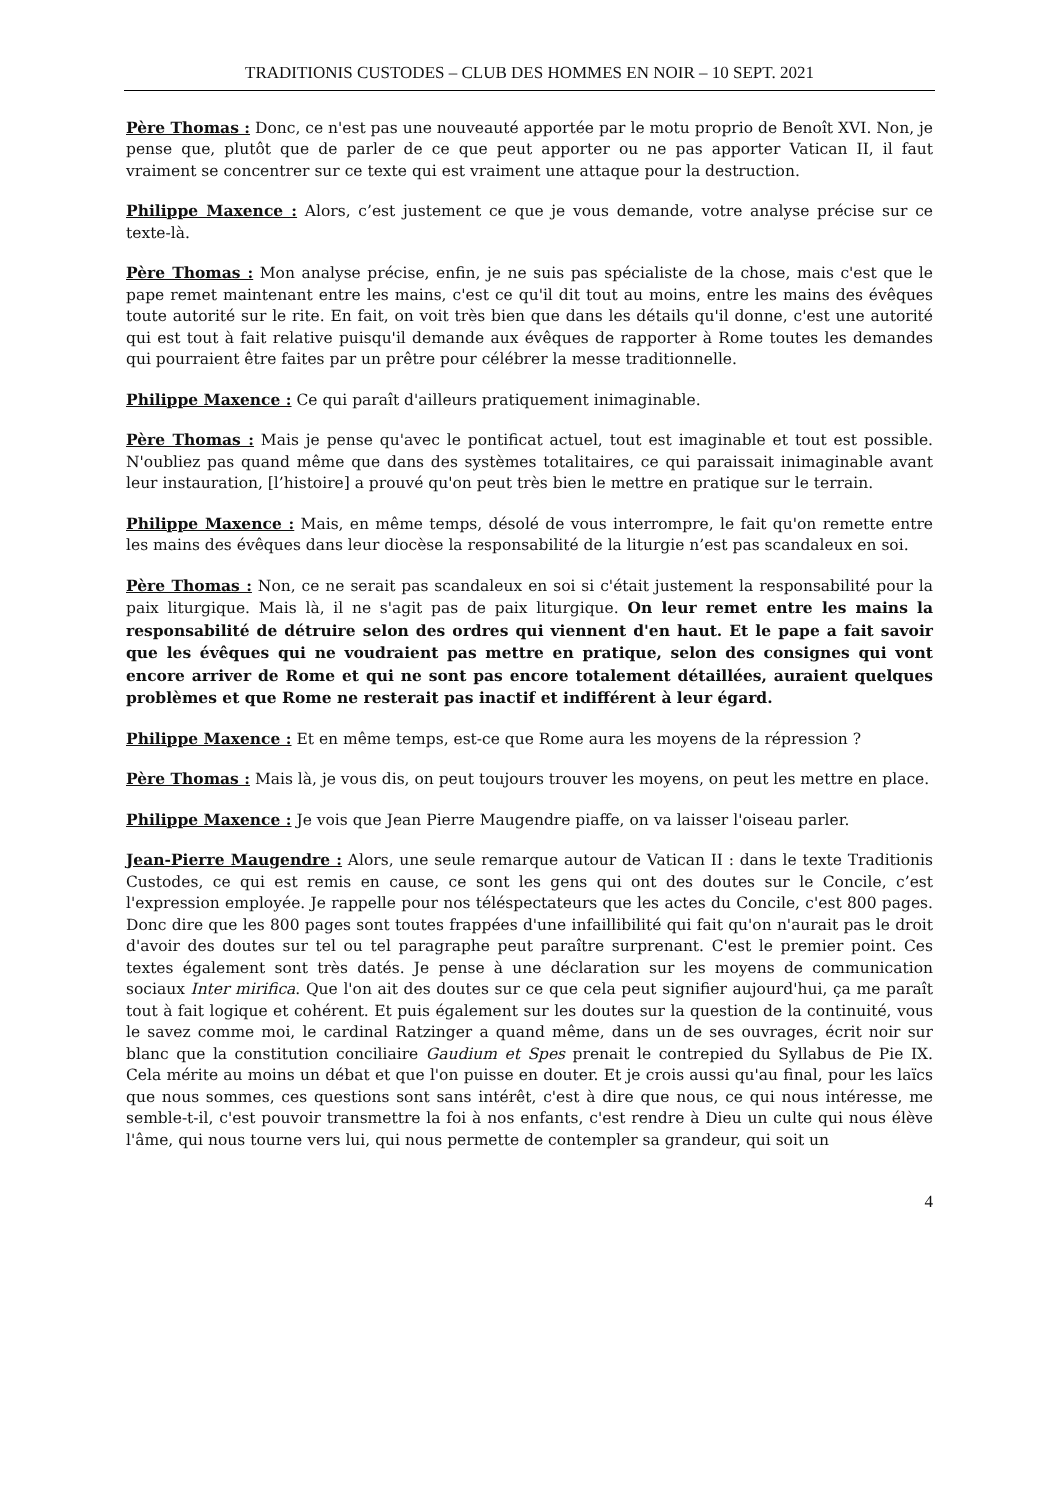TRADITIONIS CUSTODES – CLUB DES HOMMES EN NOIR – 10 SEPT. 2021
Père Thomas : Donc, ce n'est pas une nouveauté apportée par le motu proprio de Benoît XVI. Non, je pense que, plutôt que de parler de ce que peut apporter ou ne pas apporter Vatican II, il faut vraiment se concentrer sur ce texte qui est vraiment une attaque pour la destruction.
Philippe Maxence : Alors, c’est justement ce que je vous demande, votre analyse précise sur ce texte-là.
Père Thomas : Mon analyse précise, enfin, je ne suis pas spécialiste de la chose, mais c'est que le pape remet maintenant entre les mains, c'est ce qu'il dit tout au moins, entre les mains des évêques toute autorité sur le rite. En fait, on voit très bien que dans les détails qu'il donne, c'est une autorité qui est tout à fait relative puisqu'il demande aux évêques de rapporter à Rome toutes les demandes qui pourraient être faites par un prêtre pour célébrer la messe traditionnelle.
Philippe Maxence : Ce qui paraît d'ailleurs pratiquement inimaginable.
Père Thomas : Mais je pense qu'avec le pontificat actuel, tout est imaginable et tout est possible. N'oubliez pas quand même que dans des systèmes totalitaires, ce qui paraissait inimaginable avant leur instauration, [l’histoire] a prouvé qu'on peut très bien le mettre en pratique sur le terrain.
Philippe Maxence : Mais, en même temps, désolé de vous interrompre, le fait qu'on remette entre les mains des évêques dans leur diocèse la responsabilité de la liturgie n’est pas scandaleux en soi.
Père Thomas : Non, ce ne serait pas scandaleux en soi si c'était justement la responsabilité pour la paix liturgique. Mais là, il ne s'agit pas de paix liturgique. On leur remet entre les mains la responsabilité de détruire selon des ordres qui viennent d'en haut. Et le pape a fait savoir que les évêques qui ne voudraient pas mettre en pratique, selon des consignes qui vont encore arriver de Rome et qui ne sont pas encore totalement détaillées, auraient quelques problèmes et que Rome ne resterait pas inactif et indifférent à leur égard.
Philippe Maxence : Et en même temps, est-ce que Rome aura les moyens de la répression ?
Père Thomas : Mais là, je vous dis, on peut toujours trouver les moyens, on peut les mettre en place.
Philippe Maxence : Je vois que Jean Pierre Maugendre piaffe, on va laisser l'oiseau parler.
Jean-Pierre Maugendre : Alors, une seule remarque autour de Vatican II : dans le texte Traditionis Custodes, ce qui est remis en cause, ce sont les gens qui ont des doutes sur le Concile, c’est l'expression employée. Je rappelle pour nos téléspectateurs que les actes du Concile, c'est 800 pages. Donc dire que les 800 pages sont toutes frappées d'une infaillibilité qui fait qu'on n'aurait pas le droit d'avoir des doutes sur tel ou tel paragraphe peut paraître surprenant. C'est le premier point. Ces textes également sont très datés. Je pense à une déclaration sur les moyens de communication sociaux Inter mirifica. Que l'on ait des doutes sur ce que cela peut signifier aujourd'hui, ça me paraît tout à fait logique et cohérent. Et puis également sur les doutes sur la question de la continuité, vous le savez comme moi, le cardinal Ratzinger a quand même, dans un de ses ouvrages, écrit noir sur blanc que la constitution conciliaire Gaudium et Spes prenait le contrepied du Syllabus de Pie IX. Cela mérite au moins un débat et que l'on puisse en douter. Et je crois aussi qu'au final, pour les laïcs que nous sommes, ces questions sont sans intérêt, c'est à dire que nous, ce qui nous intéresse, me semble-t-il, c'est pouvoir transmettre la foi à nos enfants, c'est rendre à Dieu un culte qui nous élève l'âme, qui nous tourne vers lui, qui nous permette de contempler sa grandeur, qui soit un
4